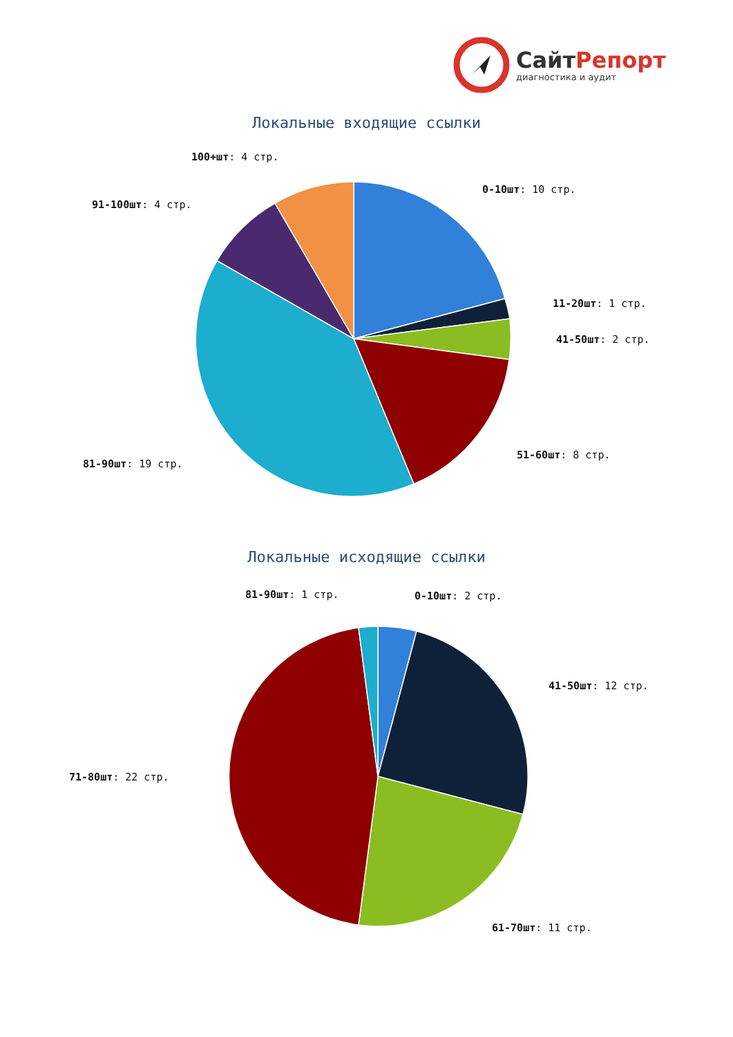СайтРепорт
диагностика и аудит
Локальные входящие ссылки
100+шт: 4 стр.
0-10шт: 10 стр.
91-100шт: 4 стр.
11-20шт: 1 стр.
41-50шт: 2 стр.
51-60шт: 8 стр.
81-90шт: 19 стр.
Локальные исходящие ссылки
81-90шт: 1 стр. 0-10шт: 2 стр.
41-50шт: 12 стр.
71-80шт: 22 стр.
61-70шт: 11 стр.